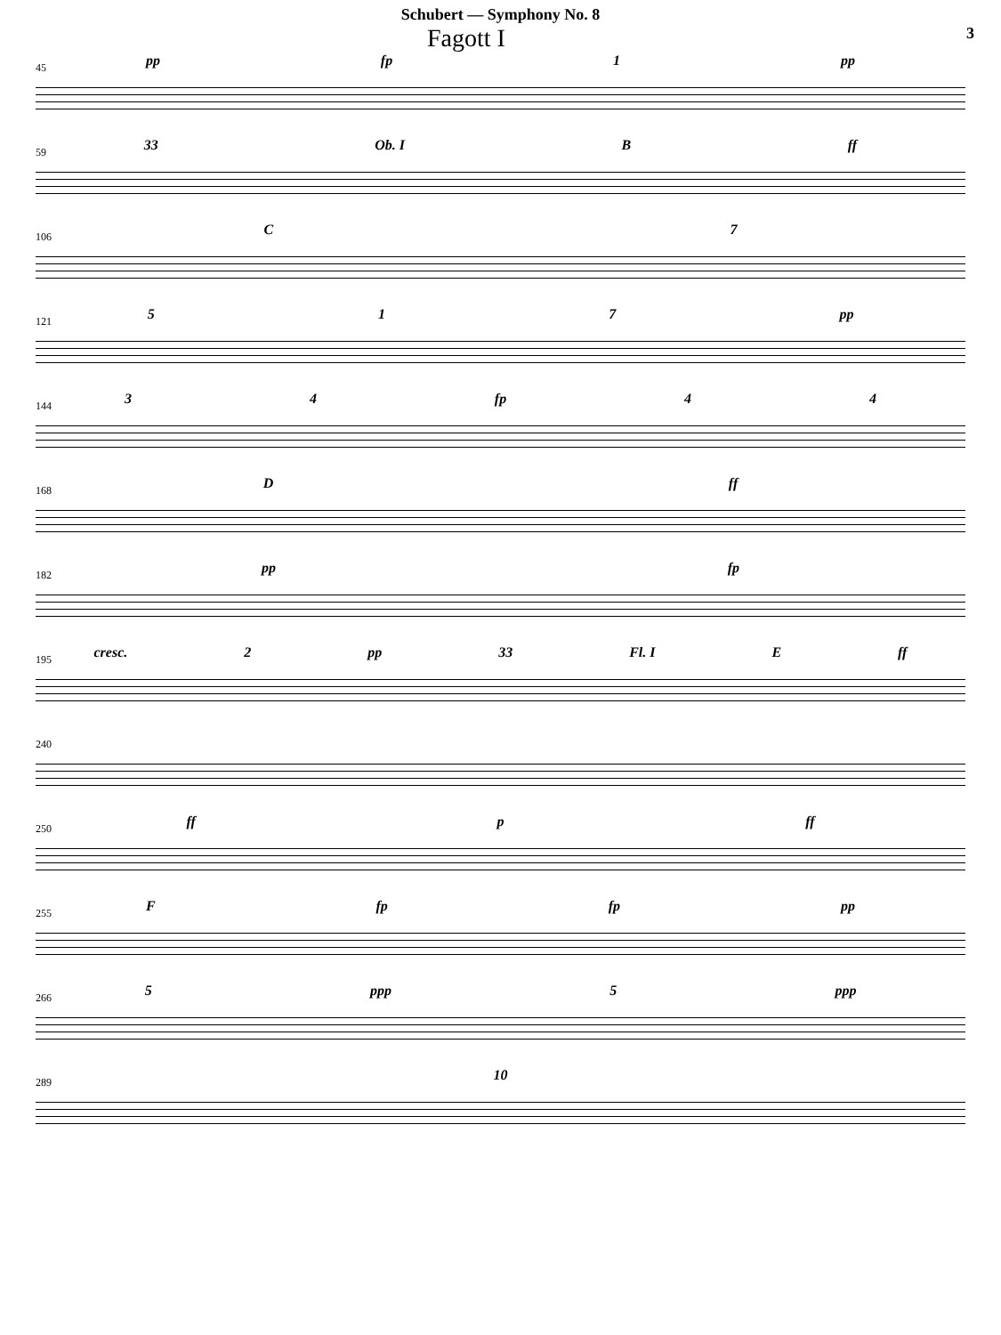Schubert — Symphony No. 8
Fagott I 3
45 pp fp 1 pp
59 33 Ob. I B ff
106 C 7
121 5 1 7 pp
144 3 4 fp 4 4
168 Dff
182 pp fp
195 cresc. 2 pp 33 Fl. I E ff
240
250 ff p ff
255 Ffp fp pp
266 5 ppp 5 ppp
289 10